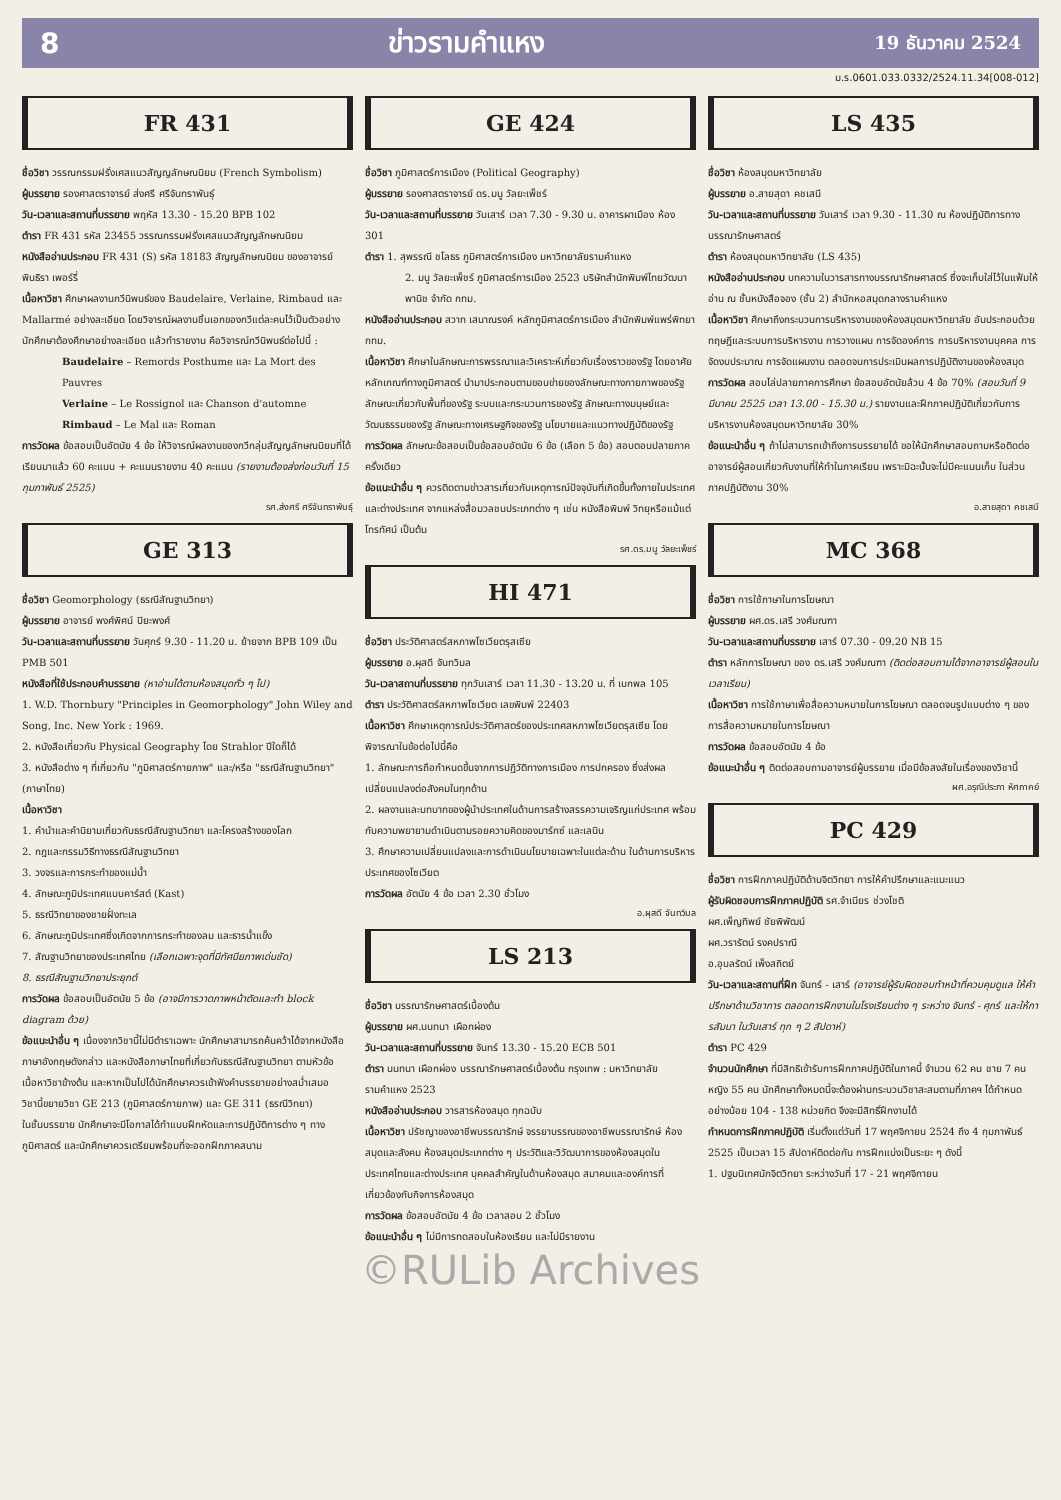8 ข่าวรามคำแหง 19 ธันวาคม 2524
ม.ร.0601.033.0332/2524.11.34[008-012]
FR 431
ชื่อวิชา วรรณกรรมฝรั่งเศสแนวสัญญลักษณนิยม (French Symbolism)
ผู้บรรยาย รองศาสตราจารย์ ส่งศรี ศรีจันทราพันธุ์
วัน-เวลาและสถานที่บรรยาย พฤหัส 13.30 - 15.20 BPB 102
ตำรา FR 431 รหัส 23455 วรรณกรรมฝรั่งเศสแนวสัญญลักษณนิยม
หนังสืออ่านประกอบ FR 431 (S) รหัส 18183 สัญญลักษณนิยม ของอาจารย์ พินธิรา เพอร์รี่
เนื้อหาวิชา ศึกษาผลงานกวีนิพนธ์ของ Baudelaire, Verlaine, Rimbaud และ Mallarmé อย่างละเอียด โดยวิจารณ์ผลงานชิ้นเอกของกวีแต่ละคนไว้เป็นตัวอย่าง นักศึกษาต้องศึกษาอย่างละเอียด แล้วทำรายงาน คือวิจารณ์กวีนิพนธ์ต่อไปนี้ :
Baudelaire – Remords Posthume และ La Mort des Pauvres
Verlaine – Le Rossignol และ Chanson d'automne
Rimbaud – Le Mal และ Roman
การวัดผล ข้อสอบเป็นอัตนัย 4 ข้อ ให้วิจารณ์ผลงานของกวีกลุ่มสัญญลักษณนิยมที่ได้เรียนมาแล้ว 60 คะแนน + คะแนนรายงาน 40 คะแนน (รายงานต้องส่งก่อนวันที่ 15 กุมภาพันธ์ 2525)
รศ.ส่งศรี ศรีจันทราพันธุ์
GE 313
ชื่อวิชา Geomorphology (ธรณีสัณฐานวิทยา)
ผู้บรรยาย อาจารย์ พงศ์พิศน์ ปิยะพงศ์
วัน-เวลาและสถานที่บรรยาย วันศุกร์ 9.30 - 11.20 น. ย้ายจาก BPB 109 เป็น PMB 501
หนังสือที่ใช้ประกอบคำบรรยาย (หาอ่านได้ตามห้องสมุดทั่ว ๆ ไป)
1. W.D. Thornbury "Principles in Geomorphology" John Wiley and Song, Inc. New York : 1969.
2. หนังสือเกี่ยวกับ Physical Geography โดย Strahlor ปีใดก็ได้
3. หนังสือต่าง ๆ ที่เกี่ยวกับ "ภูมิศาสตร์กายภาพ" และ/หรือ "ธรณีสัณฐานวิทยา" (ภาษาไทย)
เนื้อหาวิชา
1. คำนำและคำนิยามเกี่ยวกับธรณีสัณฐานวิทยา และโครงสร้างของโลก
2. กฎและกรรมวิธีทางธรณีสัณฐานวิทยา
3. วงจรและการกระทำของแม่น้ำ
4. ลักษณะภูมิประเทศแบบคาร์สต์ (Kast)
5. ธรณีวิทยาของชายฝั่งทะเล
6. ลักษณะภูมิประเทศซึ่งเกิดจากการกระทำของลม และธารน้ำแข็ง
7. สัณฐานวิทยาของประเทศไทย (เลือกเฉพาะจุดที่มีทัศนียภาพเด่นชัด)
8. ธรณีสัณฐานวิทยาประยุกต์
การวัดผล ข้อสอบเป็นอัตนัย 5 ข้อ (อาจมีการวาดภาพหน้าตัดและทำ block diagram ด้วย)
ข้อแนะนำอื่น ๆ เนื่องจากวิชานี้ไม่มีตำราเฉพาะ นักศึกษาสามารถค้นคว้าได้จากหนังสือภาษาอังกฤษดังกล่าว และหนังสือภาษาไทยที่เกี่ยวกับธรณีสัณฐานวิทยา ตามหัวข้อเนื้อหาวิชาข้างต้น และหากเป็นไปได้นักศึกษาควรเข้าฟังคำบรรยายอย่างสม่ำเสมอ
วิชานี้ขยายวิชา GE 213 (ภูมิศาสตร์กายภาพ) และ GE 311 (ธรณีวิทยา)
ในชั้นบรรยาย นักศึกษาจะมีโอกาสได้ทำแบบฝึกหัดและการปฏิบัติการต่าง ๆ ทางภูมิศาสตร์ และนักศึกษาควรเตรียมพร้อมที่จะออกฝึกภาคสนาม
GE 424
ชื่อวิชา ภูมิศาสตร์การเมือง (Political Geography)
ผู้บรรยาย รองศาสตราจารย์ ดร.มนู วัลยะเพ็ชร์
วัน-เวลาและสถานที่บรรยาย วันเสาร์ เวลา 7.30 - 9.30 น. อาคารผาเมือง ห้อง 301
ตำรา 1. สุพรรณี ชโลธร ภูมิศาสตร์การเมือง มหาวิทยาลัยรามคำแหง
2. มนู วัลยะเพ็ชร์ ภูมิศาสตร์การเมือง 2523 บริษัทสำนักพิมพ์ไทยวัฒนาพานิช จำกัด กทม.
หนังสืออ่านประกอบ สวาท เสนาณรงค์ หลักภูมิศาสตร์การเมือง สำนักพิมพ์แพร่พิทยา กทม.
เนื้อหาวิชา ศึกษาในลักษณะการพรรณาและวิเคราะห์เกี่ยวกับเรื่องราวของรัฐ โดยอาศัยหลักเกณฑ์ทางภูมิศาสตร์ นำมาประกอบตามขอบข่ายของลักษณะทางกายภาพของรัฐ ลักษณะเกี่ยวกับพื้นที่ของรัฐ ระบบและกระบวนการของรัฐ ลักษณะทางมนุษย์และวัฒนธรรมของรัฐ ลักษณะทางเศรษฐกิจของรัฐ นโยบายและแนวทางปฏิบัติของรัฐ
การวัดผล ลักษณะข้อสอบเป็นข้อสอบอัตนัย 6 ข้อ (เลือก 5 ข้อ) สอบตอนปลายภาคครั้งเดียว
ข้อแนะนำอื่น ๆ ควรติดตามข่าวสารเกี่ยวกับเหตุการณ์ปัจจุบันที่เกิดขึ้นทั้งภายในประเทศและต่างประเทศ จากแหล่งสื่อมวลชนประเภทต่าง ๆ เช่น หนังสือพิมพ์ วิทยุหรือแม้แต่โทรทัศน์ เป็นต้น
รศ.ดร.มนู วัลยะเพ็ชร์
HI 471
ชื่อวิชา ประวัติศาสตร์สหภาพโซเวียตรุสเซีย
ผู้บรรยาย อ.ผุสดี จันทวิมล
วัน-เวลาสถานที่บรรยาย ทุกวันเสาร์ เวลา 11.30 - 13.20 น. ที่ เบกพล 105
ตำรา ประวัติศาสตร์สหภาพโซเวียต เลขพิมพ์ 22403
เนื้อหาวิชา ศึกษาเหตุการณ์ประวัติศาสตร์ของประเทศสหภาพโซเวียตรุสเซีย โดยพิจารณาในข้อต่อไปนี้คือ
1. ลักษณะการถือกำหนดขึ้นจากการปฏิวัติทางการเมือง การปกครอง ซึ่งส่งผลเปลี่ยนแปลงต่อสังคมในทุกด้าน
2. ผลงานและบทบาทของผู้นำประเทศในด้านการสร้างสรรความเจริญแก่ประเทศ พร้อมกับความพยายามดำเนินตามรอยความคิดของมาร์กซ์ และเลนิน
3. ศึกษาความเปลี่ยนแปลงและการดำเนินนโยบายเฉพาะในแต่ละด้าน ในด้านการบริหารประเทศของโซเวียต
การวัดผล อัตนัย 4 ข้อ เวลา 2.30 ชั่วโมง
อ.ผุสดี จันทวิมล
LS 213
ชื่อวิชา บรรณารักษศาสตร์เบื้องต้น
ผู้บรรยาย ผศ.นนทนา เผือกผ่อง
วัน-เวลาและสถานที่บรรยาย จันทร์ 13.30 - 15.20 ECB 501
ตำรา นนทนา เผือกผ่อง บรรณารักษศาสตร์เบื้องต้น กรุงเทพ : มหาวิทยาลัยรามคำแหง 2523
หนังสืออ่านประกอบ วารสารห้องสมุด ทุกฉบับ
เนื้อหาวิชา ปรัชญาของอาชีพบรรณารักษ์ จรรยาบรรณของอาชีพบรรณารักษ์ ห้องสมุดและสังคม ห้องสมุดประเภทต่าง ๆ ประวัติและวิวัฒนาการของห้องสมุดในประเทศไทยและต่างประเทศ บุคคลสำคัญในด้านห้องสมุด สมาคมและองค์การที่เกี่ยวข้องกับกิจการห้องสมุด
การวัดผล ข้อสอบอัตนัย 4 ข้อ เวลาสอบ 2 ชั่วโมง
ข้อแนะนำอื่น ๆ ไม่มีการทดสอบในห้องเรียน และไม่มีรายงาน
LS 435
ชื่อวิชา ห้องสมุดมหาวิทยาลัย
ผู้บรรยาย อ.สายสุดา คชเสนี
วัน-เวลาและสถานที่บรรยาย วันเสาร์ เวลา 9.30 - 11.30 ณ ห้องปฏิบัติการทางบรรณารักษศาสตร์
ตำรา ห้องสมุดมหาวิทยาลัย (LS 435)
หนังสืออ่านประกอบ บทความในวารสารทางบรรณารักษศาสตร์ ซึ่งจะเก็บใส่ไว้ในแฟ้มให้อ่าน ณ ชั้นหนังสือจอง (ชั้น 2) สำนักหอสมุดกลางรามคำแหง
เนื้อหาวิชา ศึกษาถึงกระบวนการบริหารงานของห้องสมุดมหาวิทยาลัย อันประกอบด้วย ทฤษฎีและระบบการบริหารงาน การวางแผน การจัดองค์การ การบริหารงานบุคคล การจัดงบประมาณ การจัดแผนงาน ตลอดจนการประเมินผลการปฏิบัติงานของห้องสมุด
การวัดผล สอบไล่ปลายภาคการศึกษา ข้อสอบอัตนัยล้วน 4 ข้อ 70% (สอบวันที่ 9 มีนาคม 2525 เวลา 13.00 - 15.30 น.) รายงานและฝึกภาคปฏิบัติเกี่ยวกับการบริหารงานห้องสมุดมหาวิทยาลัย 30%
ข้อแนะนำอื่น ๆ ถ้าไม่สามารถเข้าถึงการบรรยายได้ ขอให้นักศึกษาสอบถามหรือติดต่ออาจารย์ผู้สอนเกี่ยวกับงานที่ให้ทำในภาคเรียน เพราะมิฉะนั้นจะไม่มีคะแนนเก็บ ในส่วนภาคปฏิบัติงาน 30%
อ.สายสุดา คชเสนี
MC 368
ชื่อวิชา การใช้ภาษาในการโฆษณา
ผู้บรรยาย ผศ.ดร.เสรี วงศ์มณฑา
วัน-เวลาและสถานที่บรรยาย เสาร์ 07.30 - 09.20 NB 15
ตำรา หลักการโฆษณา ของ ดร.เสรี วงศ์มณฑา (ติดต่อสอบถามได้จากอาจารย์ผู้สอนในเวลาเรียน)
เนื้อหาวิชา การใช้ภาษาเพื่อสื่อความหมายในการโฆษณา ตลอดจนรูปแบบต่าง ๆ ของการสื่อความหมายในการโฆษณา
การวัดผล ข้อสอบอัตนัย 4 ข้อ
ข้อแนะนำอื่น ๆ ติดต่อสอบถามอาจารย์ผู้บรรยาย เมื่อมีข้อสงสัยในเรื่องของวิชานี้
ผศ.อรุณีประภา หัศภาคย์
PC 429
ชื่อวิชา การฝึกภาคปฏิบัติด้านจิตวิทยา การให้คำปรึกษาและแนะแนว
ผู้รับผิดชอบการฝึกภาคปฏิบัติ รศ.จำเนียร ช่วงโชติ
ผศ.เพ็ญทิพย์ ชัยพิพัฒน์
ผศ.วรารัตน์ รงคปราณี
อ.อุบลรัตน์ เพ็งสถิตย์
วัน-เวลาและสถานที่ฝึก จันทร์ - เสาร์ (อาจารย์ผู้รับผิดชอบทำหน้าที่ควบคุมดูแล ให้คำปรึกษาด้านวิชาการ ตลอดการฝึกงานในโรงเรียนต่าง ๆ ระหว่าง จันทร์ - ศุกร์ และให้การสัมนา ในวันเสาร์ ทุก ๆ 2 สัปดาห์)
ตำรา PC 429
จำนวนนักศึกษา ที่มีสิทธิเข้ารับการฝึกภาคปฏิบัติในภาคนี้ จำนวน 62 คน ชาย 7 คน หญิง 55 คน นักศึกษาทั้งหมดนี้จะต้องผ่านกระบวนวิชาสะสมตามที่ภาคฯ ได้กำหนดอย่างน้อย 104 - 138 หน่วยกิต จึงจะมีสิทธิ์ฝึกงานได้
กำหนดการฝึกภาคปฏิบัติ เริ่มตั้งแต่วันที่ 17 พฤศจิกายน 2524 ถึง 4 กุมภาพันธ์ 2525 เป็นเวลา 15 สัปดาห์ติดต่อกัน การฝึกแบ่งเป็นระยะ ๆ ดังนี้
1. ปฐมนิเทศนักจิตวิทยา ระหว่างวันที่ 17 - 21 พฤศจิกายน
©RULib Archives